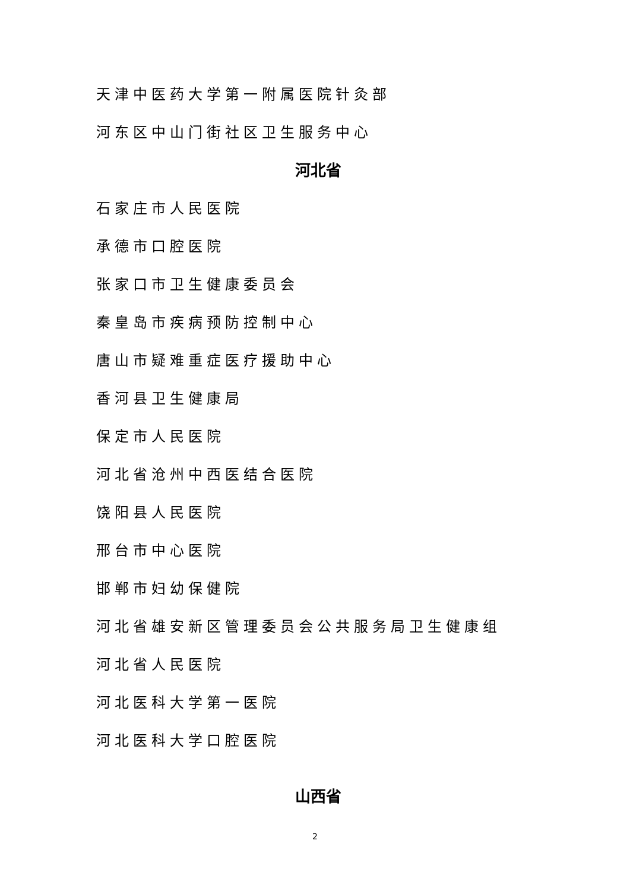天津中医药大学第一附属医院针灸部
河东区中山门街社区卫生服务中心
河北省
石家庄市人民医院
承德市口腔医院
张家口市卫生健康委员会
秦皇岛市疾病预防控制中心
唐山市疑难重症医疗援助中心
香河县卫生健康局
保定市人民医院
河北省沧州中西医结合医院
饶阳县人民医院
邢台市中心医院
邯郸市妇幼保健院
河北省雄安新区管理委员会公共服务局卫生健康组
河北省人民医院
河北医科大学第一医院
河北医科大学口腔医院
山西省
2